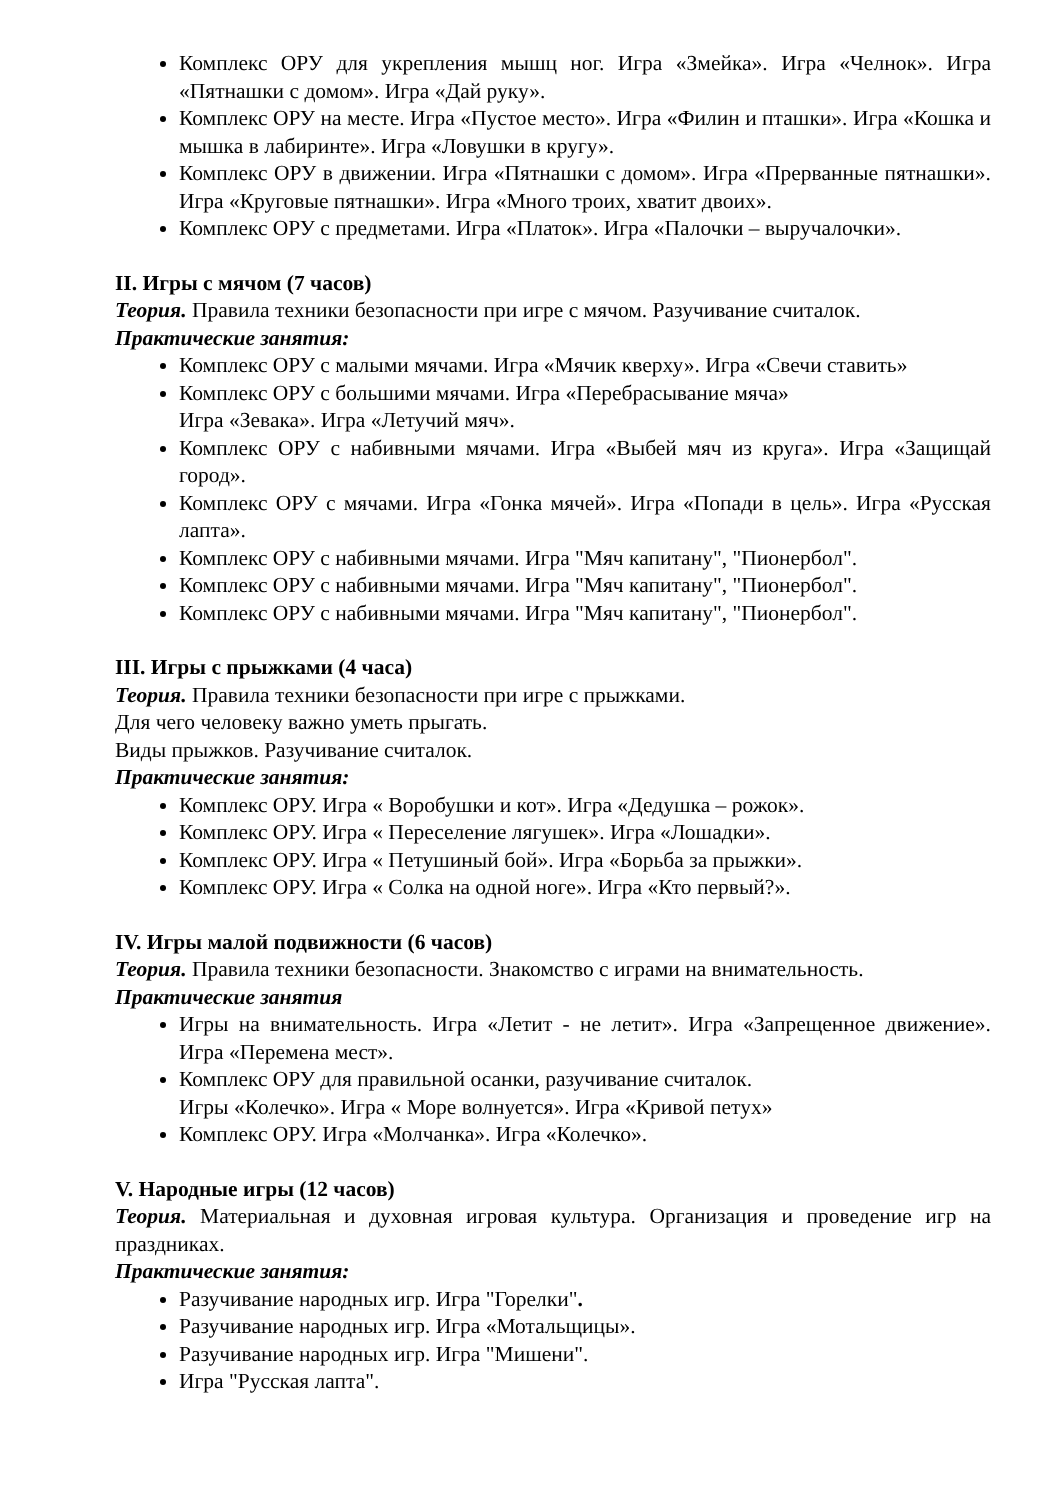Комплекс ОРУ для укрепления мышц ног. Игра «Змейка». Игра «Челнок». Игра «Пятнашки с домом». Игра «Дай руку».
Комплекс ОРУ на месте. Игра «Пустое место». Игра «Филин и пташки». Игра «Кошка и мышка в лабиринте». Игра «Ловушки в кругу».
Комплекс ОРУ в движении. Игра «Пятнашки с домом». Игра «Прерванные пятнашки». Игра «Круговые пятнашки». Игра «Много троих, хватит двоих».
Комплекс ОРУ с предметами. Игра «Платок». Игра «Палочки – выручалочки».
II. Игры с мячом (7 часов)
Теория. Правила техники безопасности при игре с мячом. Разучивание считалок.
Практические занятия:
Комплекс ОРУ с малыми мячами. Игра «Мячик кверху». Игра «Свечи ставить»
Комплекс ОРУ с большими мячами. Игра «Перебрасывание мяча»
Игра «Зевака». Игра «Летучий мяч».
Комплекс ОРУ с набивными мячами. Игра «Выбей мяч из круга». Игра «Защищай город».
Комплекс ОРУ с мячами. Игра «Гонка мячей». Игра «Попади в цель». Игра «Русская лапта».
Комплекс ОРУ с набивными мячами. Игра "Мяч капитану", "Пионербол".
Комплекс ОРУ с набивными мячами. Игра "Мяч капитану", "Пионербол".
Комплекс ОРУ с набивными мячами. Игра "Мяч капитану", "Пионербол".
III. Игры с прыжками (4 часа)
Теория. Правила техники безопасности при игре с прыжками.
Для чего человеку важно уметь прыгать.
Виды прыжков. Разучивание считалок.
Практические занятия:
Комплекс ОРУ. Игра « Воробушки и кот». Игра «Дедушка – рожок».
Комплекс ОРУ. Игра « Переселение лягушек». Игра «Лошадки».
Комплекс ОРУ. Игра « Петушиный бой». Игра «Борьба за прыжки».
Комплекс ОРУ. Игра « Солка на одной ноге». Игра «Кто первый?».
IV. Игры малой подвижности (6 часов)
Теория. Правила техники безопасности. Знакомство с играми на внимательность.
Практические занятия
Игры на внимательность. Игра «Летит - не летит». Игра «Запрещенное движение». Игра «Перемена мест».
Комплекс ОРУ для правильной осанки, разучивание считалок.
Игры «Колечко». Игра « Море волнуется». Игра «Кривой петух»
Комплекс ОРУ. Игра «Молчанка». Игра «Колечко».
V. Народные игры (12 часов)
Теория. Материальная и духовная игровая культура. Организация и проведение игр на праздниках.
Практические занятия:
Разучивание народных игр. Игра "Горелки".
Разучивание народных игр. Игра «Мотальщицы».
Разучивание народных игр. Игра "Мишени".
Игра "Русская лапта".